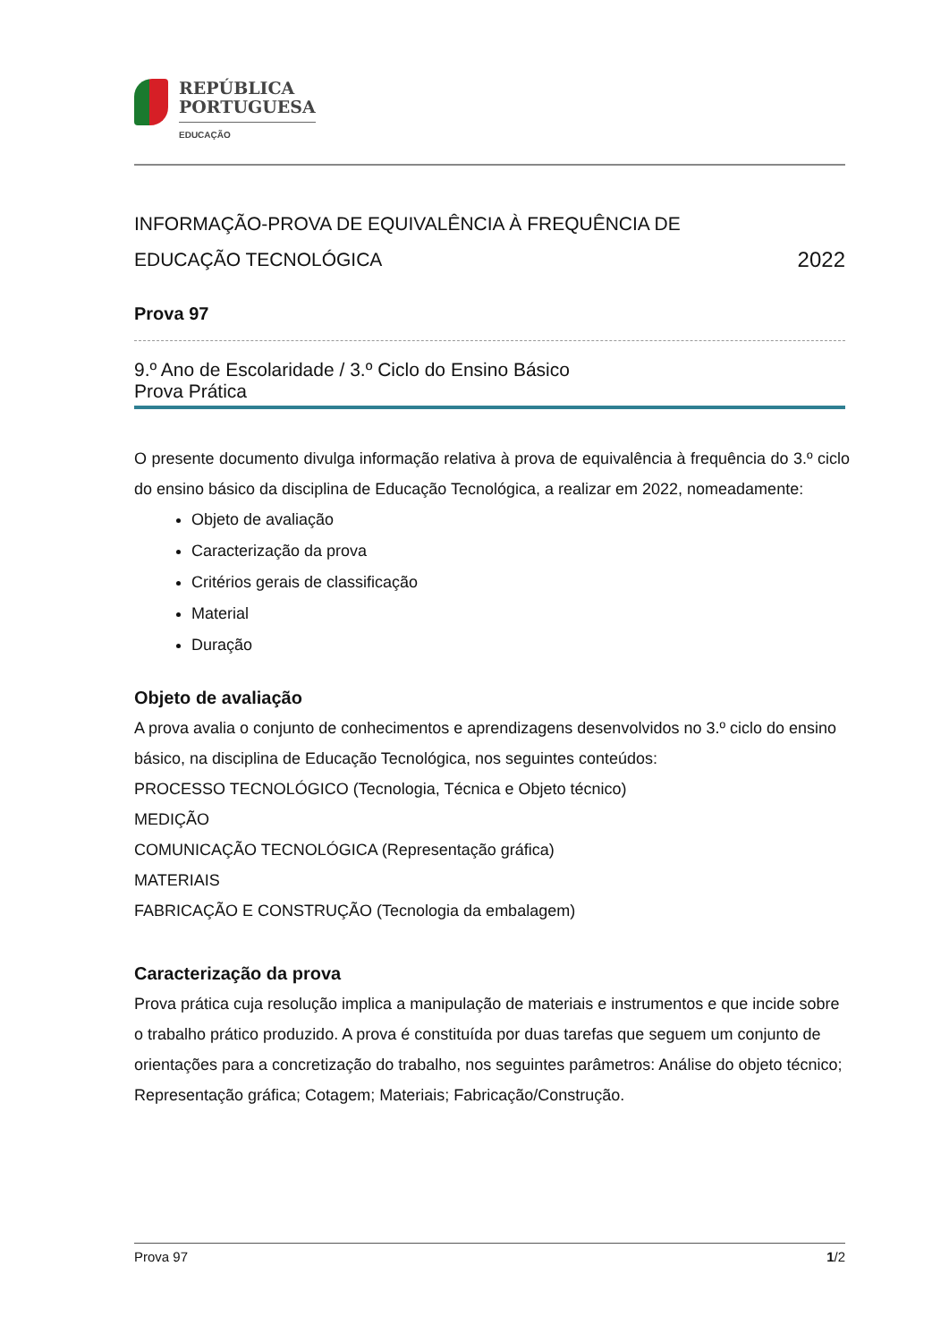REPÚBLICA
PORTUGUESA
EDUCAÇÃO
INFORMAÇÃO-PROVA DE EQUIVALÊNCIA À FREQUÊNCIA DE
EDUCAÇÃO TECNOLÓGICA 2022
Prova 97
9.º Ano de Escolaridade / 3.º Ciclo do Ensino Básico
Prova Prática
O presente documento divulga informação relativa à prova de equivalência à frequência do 3.º ciclo do ensino básico da disciplina de Educação Tecnológica, a realizar em 2022, nomeadamente:
Objeto de avaliação
Caracterização da prova
Critérios gerais de classificação
Material
Duração
Objeto de avaliação
A prova avalia o conjunto de conhecimentos e aprendizagens desenvolvidos no 3.º ciclo do ensino básico, na disciplina de Educação Tecnológica, nos seguintes conteúdos:
PROCESSO TECNOLÓGICO (Tecnologia, Técnica e Objeto técnico)
MEDIÇÃO
COMUNICAÇÃO TECNOLÓGICA (Representação gráfica)
MATERIAIS
FABRICAÇÃO E CONSTRUÇÃO (Tecnologia da embalagem)
Caracterização da prova
Prova prática cuja resolução implica a manipulação de materiais e instrumentos e que incide sobre o trabalho prático produzido. A prova é constituída por duas tarefas que seguem um conjunto de orientações para a concretização do trabalho, nos seguintes parâmetros: Análise do objeto técnico; Representação gráfica; Cotagem; Materiais; Fabricação/Construção.
Prova 97 1/2